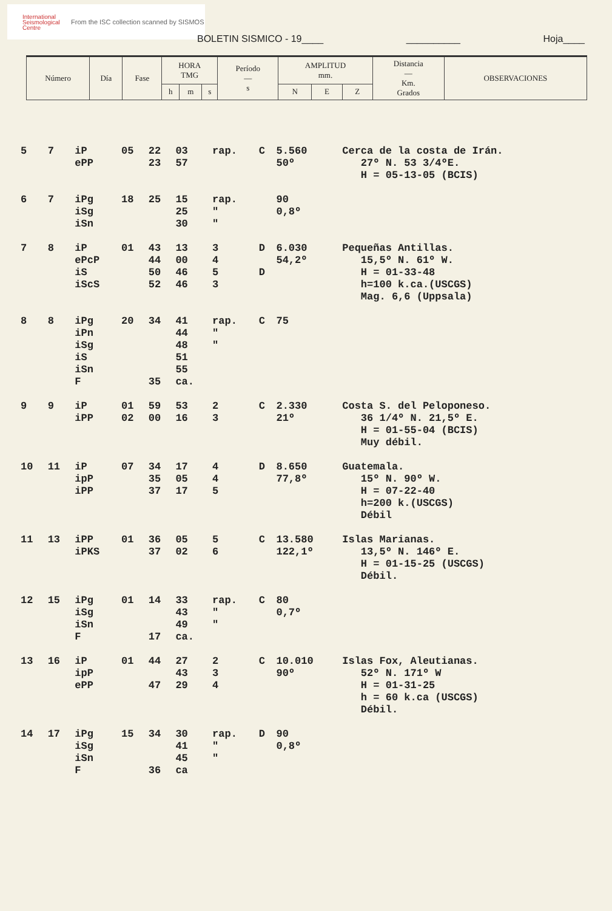International Seismological Centre
From the ISC collection scanned by SISMOS
BOLETIN SISMICO - 19____ __________ Hoja____
| Número | Día | Fase | HORA TMG | | | Período — s | AMPLITUD mm. | | | Distancia — Km. Grados | OBSERVACIONES |
| --- | --- | --- | --- | --- | --- | --- | --- | --- | --- | --- | --- |
| | | | h | m | s | | N | E | Z | | |
| 5 | 7 | iP ePP | 05 | 22 23 | 03 57 | rap. | C | 5.560 50º | Cerca de la costa de Irán. 27º N. 53 3/4ºE. H = 05-13-05 (BCIS) |
| 6 | 7 | iPg iSg iSn | 18 | 25 | 15 25 30 | rap. " " | | 90 0,8º | |
| 7 | 8 | iP ePcP iS iScS | 01 | 43 44 50 52 | 13 00 46 46 | 3 4 5 3 | D D | 6.030 54,2º | Pequeñas Antillas. 15,5º N. 61º W. H = 01-33-48 h=100 k.ca.(USCGS) Mag. 6,6 (Uppsala) |
| 8 | 8 | iPg iPn iSg iS iSn F | 20 | 34 35 | 41 44 48 51 55 ca. | rap. " " | C | 75 | |
| 9 | 9 | iP iPP | 01 02 | 59 00 | 53 16 | 2 3 | C | 2.330 21º | Costa S. del Peloponeso. 36 1/4º N. 21,5º E. H = 01-55-04 (BCIS) Muy débil. |
| 10 | 11 | iP ipP iPP | 07 | 34 35 37 | 17 05 17 | 4 4 5 | D | 8.650 77,8º | Guatemala. 15º N. 90º W. H = 07-22-40 h=200 k.(USCGS) Débil |
| 11 | 13 | iPP iPKS | 01 | 36 37 | 05 02 | 5 6 | C | 13.580 122,1º | Islas Marianas. 13,5º N. 146º E. H = 01-15-25 (USCGS) Débil. |
| 12 | 15 | iPg iSg iSn F | 01 | 14 17 | 33 43 49 ca. | rap. " " | C | 80 0,7º | |
| 13 | 16 | iP ipP ePP | 01 | 44 47 | 27 43 29 | 2 3 4 | C | 10.010 90º | Islas Fox, Aleutianas. 52º N. 171º W H = 01-31-25 h = 60 k.ca (USCGS) Débil. |
| 14 | 17 | iPg iSg iSn F | 15 | 34 36 | 30 41 45 ca | rap. " " | D | 90 0,8º | |